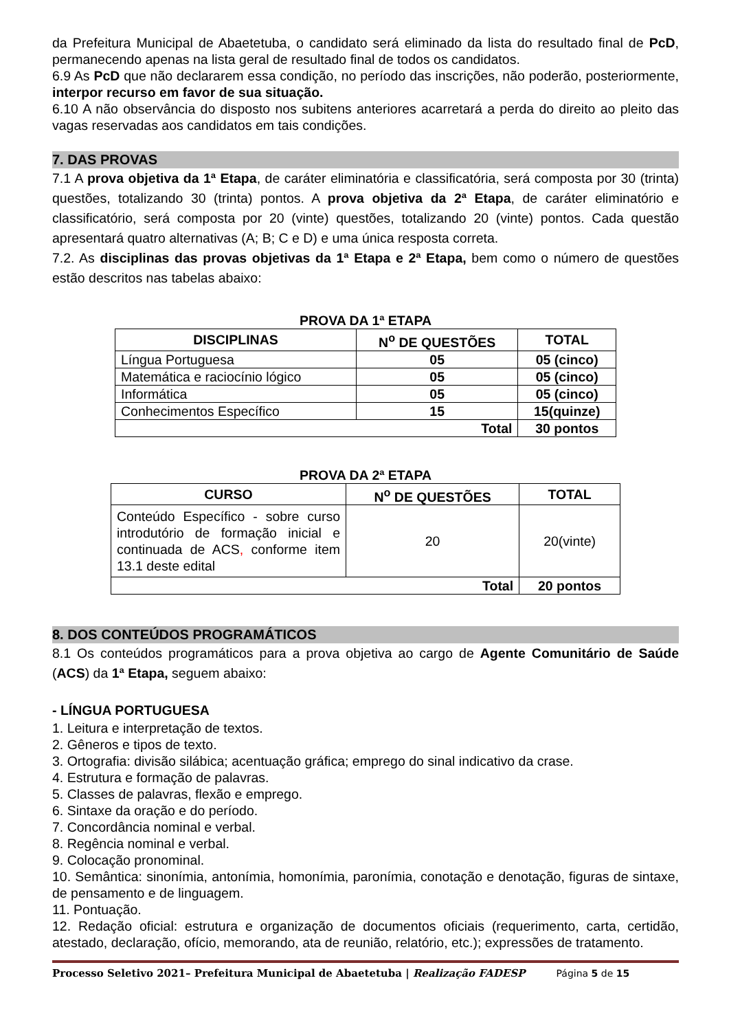da Prefeitura Municipal de Abaetetuba, o candidato será eliminado da lista do resultado final de PcD, permanecendo apenas na lista geral de resultado final de todos os candidatos.
6.9 As PcD que não declararem essa condição, no período das inscrições, não poderão, posteriormente, interpor recurso em favor de sua situação.
6.10 A não observância do disposto nos subitens anteriores acarretará a perda do direito ao pleito das vagas reservadas aos candidatos em tais condições.
7. DAS PROVAS
7.1 A prova objetiva da 1ª Etapa, de caráter eliminatória e classificatória, será composta por 30 (trinta) questões, totalizando 30 (trinta) pontos. A prova objetiva da 2ª Etapa, de caráter eliminatório e classificatório, será composta por 20 (vinte) questões, totalizando 20 (vinte) pontos. Cada questão apresentará quatro alternativas (A; B; C e D) e uma única resposta correta.
7.2. As disciplinas das provas objetivas da 1ª Etapa e 2ª Etapa, bem como o número de questões estão descritos nas tabelas abaixo:
PROVA DA 1ª ETAPA
| DISCIPLINAS | N<sup>o</sup> DE QUESTÕES | TOTAL |
| --- | --- | --- |
| Língua Portuguesa | 05 | 05 (cinco) |
| Matemática e raciocínio lógico | 05 | 05 (cinco) |
| Informática | 05 | 05 (cinco) |
| Conhecimentos Específico | 15 | 15(quinze) |
| Total | | 30 pontos |
PROVA DA 2ª ETAPA
| CURSO | N<sup>o</sup> DE QUESTÕES | TOTAL |
| --- | --- | --- |
| Conteúdo Específico - sobre curso introdutório de formação inicial e continuada de ACS , conforme item 13.1 deste edital | 20 | 20(vinte) |
| Total | | 20 pontos |
8. DOS CONTEÚDOS PROGRAMÁTICOS
8.1 Os conteúdos programáticos para a prova objetiva ao cargo de Agente Comunitário de Saúde (ACS) da 1ª Etapa, seguem abaixo:
- LÍNGUA PORTUGUESA
1. Leitura e interpretação de textos.
2. Gêneros e tipos de texto.
3. Ortografia: divisão silábica; acentuação gráfica; emprego do sinal indicativo da crase.
4. Estrutura e formação de palavras.
5. Classes de palavras, flexão e emprego.
6. Sintaxe da oração e do período.
7. Concordância nominal e verbal.
8. Regência nominal e verbal.
9. Colocação pronominal.
10. Semântica: sinonímia, antonímia, homonímia, paronímia, conotação e denotação, figuras de sintaxe, de pensamento e de linguagem.
11. Pontuação.
12. Redação oficial: estrutura e organização de documentos oficiais (requerimento, carta, certidão, atestado, declaração, ofício, memorando, ata de reunião, relatório, etc.); expressões de tratamento.
Processo Seletivo 2021– Prefeitura Municipal de Abaetetuba | Realização FADESP Página 5 de 15